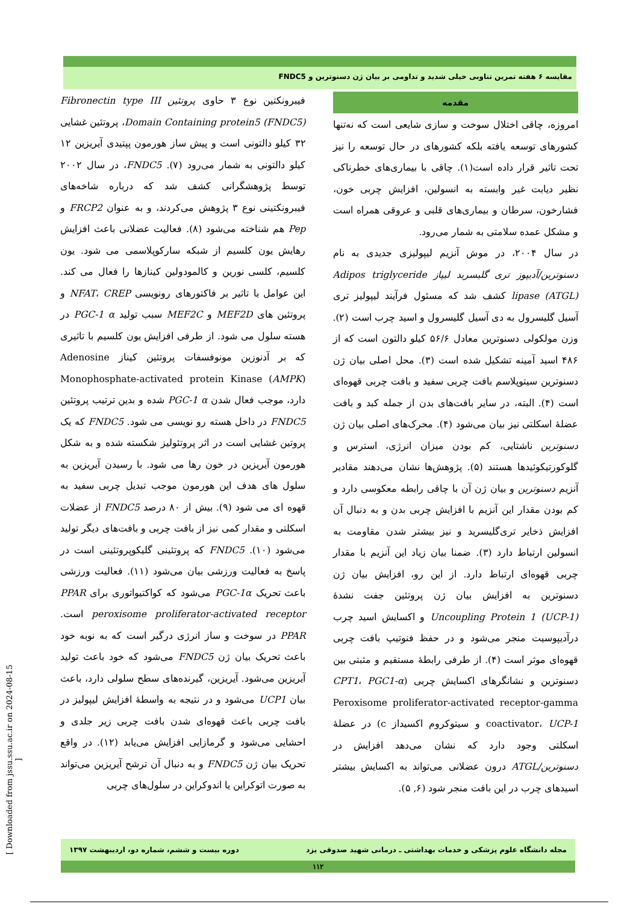مقایسه ۶ هفته تمرین تناوبی خیلی شدید و تداومی بر بیان ژن دسنوترین و FNDC5
مقدمه
امروزه، چاقی اختلال سوخت و سازی شایعی است که نه‌تنها کشورهای توسعه یافته بلکه کشورهای در حال توسعه را نیز تحت تاثیر قرار داده است(۱). چاقی با بیماری‌های خطرناکی نظیر دیابت غیر وابسته به انسولین، افزایش چربی خون، فشارخون، سرطان و بیماری‌های قلبی و عروقی همراه است و مشکل عمده سلامتی به شمار می‌رود.
در سال ۲۰۰۴، در موش آنزیم لیپولیزی جدیدی به نام دسنوترین/آدیپوز تری گلیسرید لیپاز Adipos triglyceride lipase (ATGL) کشف شد که مسئول فرآیند لیپولیز تری آسیل گلیسرول به دی آسیل گلیسرول و اسید چرب است (۲). وزن مولکولی دسنوترین معادل ۵۶/۶ کیلو دالتون است که از ۴۸۶ اسید آمینه تشکیل شده است (۳). محل اصلی بیان ژن دسنوترین سیتوپلاسم بافت چربی سفید و بافت چربی قهوه‌ای است (۴). البته، در سایر بافت‌های بدن از جمله کبد و بافت عضلهٔ اسکلتی نیز بیان می‌شود (۴). محرک‌های اصلی بیان ژن دسنوترین ناشتایی، کم بودن میزان انرژی، استرس و گلوکورتیکوئیدها هستند (۵). پژوهش‌ها نشان می‌دهند مقادیر آنزیم دسنوترین و بیان ژن آن با چاقی رابطه معکوسی دارد و کم بودن مقدار این آنزیم با افزایش چربی بدن و به دنبال آن افزایش ذخایر تری‌گلیسرید و نیز بیشتر شدن مقاومت به انسولین ارتباط دارد (۳). ضمنا بیان زیاد این آنزیم با مقدار چربی قهوه‌ای ارتباط دارد. از این رو، افزایش بیان ژن دسنوترین به افزایش بیان ژن پروتئین جفت نشدهٔ Uncoupling Protein 1 (UCP-1) و اکسایش اسید چرب درآدیپوسیت منجر می‌شود و در حفظ فنوتیپ بافت چربی قهوه‌ای موثر است (۴). از طرفی رابطهٔ مستقیم و مثبتی بین دسنوترین و نشانگرهای اکسایش چربی (CPT1، PGC1-α Peroxisome proliferator-activated receptor-gamma coactivator، UCP-1 و سیتوکروم اکسیداز c) در عضلهٔ اسکلتی وجود دارد که نشان می‌دهد افزایش در دسنوترین/ATGL درون عضلانی می‌تواند به اکسایش بیشتر اسیدهای چرب در این بافت منجر شود (۶, ۵).
فیبرونکتین نوع ۳ حاوی پروتئین Fibronectin type III Domain Containing protein5 (FNDC5)، پروتئین غشایی ۳۲ کیلو دالتونی است و پیش ساز هورمون پپتیدی آیریزین ۱۲ کیلو دالتونی به شمار می‌رود (۷). FNDC5، در سال ۲۰۰۲ توسط پژوهشگرانی کشف شد که درباره شاخه‌های فیبرونکتینی نوع ۳ پژوهش می‌کردند، و به عنوان FRCP2 و Pep هم شناخته می‌شود (۸). فعالیت عضلانی باعث افزایش رهایش یون کلسیم از شبکه سارکوپلاسمی می شود. یون کلسیم، کلسی نورین و کالمودولین کینازها را فعال می کند. این عوامل با تاثیر بر فاکتورهای رونویسی NFAT، CREP و پروتئین های MEF2D و MEF2C سبب تولید PGC-1 α در هسته سلول می شود. از طرفی افزایش یون کلسیم با تاثیری که بر آدنوزین مونوفسفات پروتئین کیناز Adenosine Monophosphate-activated protein Kinase (AMPK) دارد، موجب فعال شدن PGC-1 α شده و بدین ترتیب پروتئین FNDC5 در داخل هسته رو نویسی می شود. FNDC5 که یک پروتین غشایی است در اثر پروتئولیز شکسته شده و به شکل هورمون آیریزین در خون رها می شود. با رسیدن آیریزین به سلول های هدف این هورمون موجب تبدیل چربی سفید به قهوه ای می شود (۹). بیش از ۸۰ درصد FNDC5 از عضلات اسکلتی و مقدار کمی نیز از بافت چربی و بافت‌های دیگر تولید می‌شود (۱۰). FNDC5 که پروتئینی گلیکوپروتئینی است در پاسخ به فعالیت ورزشی بیان می‌شود (۱۱). فعالیت ورزشی باعث تحریک PGC-1α می‌شود که کواکتیواتوری برای PPAR peroxisome proliferator-activated receptor است. PPAR در سوخت و ساز انرژی درگیر است که به نوبه خود باعث تحریک بیان ژن FNDC5 می‌شود که خود باعث تولید آیریزین می‌شود. آیریزین، گیرنده‌های سطح سلولی دارد، باعث بیان UCP1 می‌شود و در نتیجه به واسطهٔ افزایش لیپولیز در بافت چربی باعث قهوه‌ای شدن بافت چربی زیر جلدی و احشایی می‌شود و گرمازایی افزایش می‌یابد (۱۲). در واقع تحریک بیان ژن FNDC5 و به دنبال آن ترشح آیریزین می‌تواند به صورت اتوکراین یا اندوکراین در سلول‌های چربی
مجله دانشگاه علوم پزشکی و خدمات بهداشتی ـ درمانی شهید صدوقی یزد دوره بیست و ششم، شماره دو، اردیبهشت ۱۳۹۷
۱۱۲
[ Downloaded from jssu.ssu.ac.ir on 2024-08-15 ]